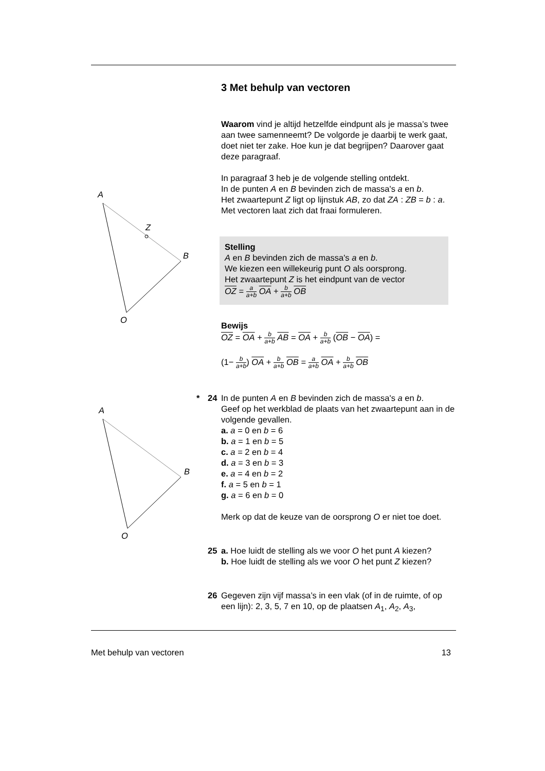A
Z
B
O
A
B
O
3 Met behulp van vectoren
Waarom vind je altijd hetzelfde eindpunt als je massa’s twee aan twee samenneemt? De volgorde je daarbij te werk gaat, doet niet ter zake. Hoe kun je dat begrijpen? Daarover gaat deze paragraaf.
In paragraaf 3 heb je de volgende stelling ontdekt.
In de punten A en B bevinden zich de massa's a en b.
Het zwaartepunt Z ligt op lijnstuk AB, zo dat ZA : ZB = b : a.
Met vectoren laat zich dat fraai formuleren.
Stelling
A en B bevinden zich de massa's a en b.
We kiezen een willekeurig punt O als oorsprong.
Het zwaartepunt Z is het eindpunt van de vector
OZ = a a+b OA + b a+b OB
Bewijs
OZ = OA + b a+b AB = OA + b a+b (OB − OA) =
(1− b a+b) OA + b a+b OB = a a+b OA + b a+b OB
* 24 In de punten A en B bevinden zich de massa's a en b.
Geef op het werkblad de plaats van het zwaartepunt aan in de volgende gevallen.
a. a = 0 en b = 6
b. a = 1 en b = 5
c. a = 2 en b = 4
d. a = 3 en b = 3
e. a = 4 en b = 2
f. a = 5 en b = 1
g. a = 6 en b = 0
Merk op dat de keuze van de oorsprong O er niet toe doet.
25 a. Hoe luidt de stelling als we voor O het punt A kiezen?
b. Hoe luidt de stelling als we voor O het punt Z kiezen?
26 Gegeven zijn vijf massa’s in een vlak (of in de ruimte, of op een lijn): 2, 3, 5, 7 en 10, op de plaatsen A<sub>1</sub>, A<sub>2</sub>, A<sub>3</sub>,
Met behulp van vectoren 13